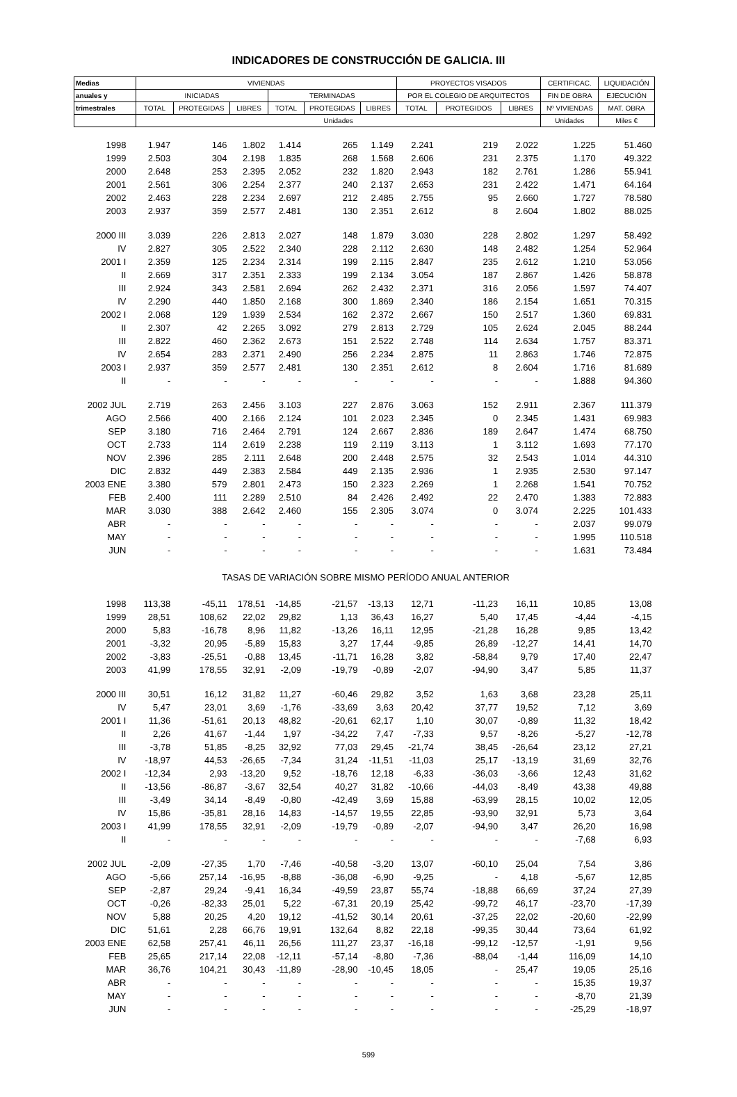INDICADORES DE CONSTRUCCIÓN DE GALICIA. III
| Medias | VIVIENDAS | | | | | | PROYECTOS VISADOS | | | CERTIFICAC. | LIQUIDACIÓN |
| --- | --- | --- | --- | --- | --- | --- | --- | --- | --- | --- | --- |
| anuales y | INICIADAS | | | TERMINADAS | | | POR EL COLEGIO DE ARQUITECTOS | | | FIN DE OBRA | EJECUCIÓN |
| trimestrales | TOTAL | PROTEGIDAS | LIBRES | TOTAL | PROTEGIDAS | LIBRES | TOTAL | PROTEGIDOS | LIBRES | Nº VIVIENDAS | MAT. OBRA |
| | Unidades | | | | | | | | | Unidades | Miles € |
| 1998 | 1.947 | 146 | 1.802 | 1.414 | 265 | 1.149 | 2.241 | 219 | 2.022 | 1.225 | 51.460 |
| 1999 | 2.503 | 304 | 2.198 | 1.835 | 268 | 1.568 | 2.606 | 231 | 2.375 | 1.170 | 49.322 |
| 2000 | 2.648 | 253 | 2.395 | 2.052 | 232 | 1.820 | 2.943 | 182 | 2.761 | 1.286 | 55.941 |
| 2001 | 2.561 | 306 | 2.254 | 2.377 | 240 | 2.137 | 2.653 | 231 | 2.422 | 1.471 | 64.164 |
| 2002 | 2.463 | 228 | 2.234 | 2.697 | 212 | 2.485 | 2.755 | 95 | 2.660 | 1.727 | 78.580 |
| 2003 | 2.937 | 359 | 2.577 | 2.481 | 130 | 2.351 | 2.612 | 8 | 2.604 | 1.802 | 88.025 |
| 2000 III | 3.039 | 226 | 2.813 | 2.027 | 148 | 1.879 | 3.030 | 228 | 2.802 | 1.297 | 58.492 |
| IV | 2.827 | 305 | 2.522 | 2.340 | 228 | 2.112 | 2.630 | 148 | 2.482 | 1.254 | 52.964 |
| 2001 I | 2.359 | 125 | 2.234 | 2.314 | 199 | 2.115 | 2.847 | 235 | 2.612 | 1.210 | 53.056 |
| II | 2.669 | 317 | 2.351 | 2.333 | 199 | 2.134 | 3.054 | 187 | 2.867 | 1.426 | 58.878 |
| III | 2.924 | 343 | 2.581 | 2.694 | 262 | 2.432 | 2.371 | 316 | 2.056 | 1.597 | 74.407 |
| IV | 2.290 | 440 | 1.850 | 2.168 | 300 | 1.869 | 2.340 | 186 | 2.154 | 1.651 | 70.315 |
| 2002 I | 2.068 | 129 | 1.939 | 2.534 | 162 | 2.372 | 2.667 | 150 | 2.517 | 1.360 | 69.831 |
| II | 2.307 | 42 | 2.265 | 3.092 | 279 | 2.813 | 2.729 | 105 | 2.624 | 2.045 | 88.244 |
| III | 2.822 | 460 | 2.362 | 2.673 | 151 | 2.522 | 2.748 | 114 | 2.634 | 1.757 | 83.371 |
| IV | 2.654 | 283 | 2.371 | 2.490 | 256 | 2.234 | 2.875 | 11 | 2.863 | 1.746 | 72.875 |
| 2003 I | 2.937 | 359 | 2.577 | 2.481 | 130 | 2.351 | 2.612 | 8 | 2.604 | 1.716 | 81.689 |
| II | - | - | - | - | - | - | - | - | - | 1.888 | 94.360 |
| 2002 JUL | 2.719 | 263 | 2.456 | 3.103 | 227 | 2.876 | 3.063 | 152 | 2.911 | 2.367 | 111.379 |
| AGO | 2.566 | 400 | 2.166 | 2.124 | 101 | 2.023 | 2.345 | 0 | 2.345 | 1.431 | 69.983 |
| SEP | 3.180 | 716 | 2.464 | 2.791 | 124 | 2.667 | 2.836 | 189 | 2.647 | 1.474 | 68.750 |
| OCT | 2.733 | 114 | 2.619 | 2.238 | 119 | 2.119 | 3.113 | 1 | 3.112 | 1.693 | 77.170 |
| NOV | 2.396 | 285 | 2.111 | 2.648 | 200 | 2.448 | 2.575 | 32 | 2.543 | 1.014 | 44.310 |
| DIC | 2.832 | 449 | 2.383 | 2.584 | 449 | 2.135 | 2.936 | 1 | 2.935 | 2.530 | 97.147 |
| 2003 ENE | 3.380 | 579 | 2.801 | 2.473 | 150 | 2.323 | 2.269 | 1 | 2.268 | 1.541 | 70.752 |
| FEB | 2.400 | 111 | 2.289 | 2.510 | 84 | 2.426 | 2.492 | 22 | 2.470 | 1.383 | 72.883 |
| MAR | 3.030 | 388 | 2.642 | 2.460 | 155 | 2.305 | 3.074 | 0 | 3.074 | 2.225 | 101.433 |
| ABR | - | - | - | - | - | - | - | - | - | 2.037 | 99.079 |
| MAY | - | - | - | - | - | - | - | - | - | 1.995 | 110.518 |
| JUN | - | - | - | - | - | - | - | - | - | 1.631 | 73.484 |
| TASAS DE VARIACIÓN SOBRE MISMO PERÍODO ANUAL ANTERIOR | | | | | | | | | | | |
| 1998 | 113,38 | -45,11 | 178,51 | -14,85 | -21,57 | -13,13 | 12,71 | -11,23 | 16,11 | 10,85 | 13,08 |
| 1999 | 28,51 | 108,62 | 22,02 | 29,82 | 1,13 | 36,43 | 16,27 | 5,40 | 17,45 | -4,44 | -4,15 |
| 2000 | 5,83 | -16,78 | 8,96 | 11,82 | -13,26 | 16,11 | 12,95 | -21,28 | 16,28 | 9,85 | 13,42 |
| 2001 | -3,32 | 20,95 | -5,89 | 15,83 | 3,27 | 17,44 | -9,85 | 26,89 | -12,27 | 14,41 | 14,70 |
| 2002 | -3,83 | -25,51 | -0,88 | 13,45 | -11,71 | 16,28 | 3,82 | -58,84 | 9,79 | 17,40 | 22,47 |
| 2003 | 41,99 | 178,55 | 32,91 | -2,09 | -19,79 | -0,89 | -2,07 | -94,90 | 3,47 | 5,85 | 11,37 |
| 2000 III | 30,51 | 16,12 | 31,82 | 11,27 | -60,46 | 29,82 | 3,52 | 1,63 | 3,68 | 23,28 | 25,11 |
| IV | 5,47 | 23,01 | 3,69 | -1,76 | -33,69 | 3,63 | 20,42 | 37,77 | 19,52 | 7,12 | 3,69 |
| 2001 I | 11,36 | -51,61 | 20,13 | 48,82 | -20,61 | 62,17 | 1,10 | 30,07 | -0,89 | 11,32 | 18,42 |
| II | 2,26 | 41,67 | -1,44 | 1,97 | -34,22 | 7,47 | -7,33 | 9,57 | -8,26 | -5,27 | -12,78 |
| III | -3,78 | 51,85 | -8,25 | 32,92 | 77,03 | 29,45 | -21,74 | 38,45 | -26,64 | 23,12 | 27,21 |
| IV | -18,97 | 44,53 | -26,65 | -7,34 | 31,24 | -11,51 | -11,03 | 25,17 | -13,19 | 31,69 | 32,76 |
| 2002 I | -12,34 | 2,93 | -13,20 | 9,52 | -18,76 | 12,18 | -6,33 | -36,03 | -3,66 | 12,43 | 31,62 |
| II | -13,56 | -86,87 | -3,67 | 32,54 | 40,27 | 31,82 | -10,66 | -44,03 | -8,49 | 43,38 | 49,88 |
| III | -3,49 | 34,14 | -8,49 | -0,80 | -42,49 | 3,69 | 15,88 | -63,99 | 28,15 | 10,02 | 12,05 |
| IV | 15,86 | -35,81 | 28,16 | 14,83 | -14,57 | 19,55 | 22,85 | -93,90 | 32,91 | 5,73 | 3,64 |
| 2003 I | 41,99 | 178,55 | 32,91 | -2,09 | -19,79 | -0,89 | -2,07 | -94,90 | 3,47 | 26,20 | 16,98 |
| II | - | - | - | - | - | - | - | - | - | -7,68 | 6,93 |
| 2002 JUL | -2,09 | -27,35 | 1,70 | -7,46 | -40,58 | -3,20 | 13,07 | -60,10 | 25,04 | 7,54 | 3,86 |
| AGO | -5,66 | 257,14 | -16,95 | -8,88 | -36,08 | -6,90 | -9,25 | - | 4,18 | -5,67 | 12,85 |
| SEP | -2,87 | 29,24 | -9,41 | 16,34 | -49,59 | 23,87 | 55,74 | -18,88 | 66,69 | 37,24 | 27,39 |
| OCT | -0,26 | -82,33 | 25,01 | 5,22 | -67,31 | 20,19 | 25,42 | -99,72 | 46,17 | -23,70 | -17,39 |
| NOV | 5,88 | 20,25 | 4,20 | 19,12 | -41,52 | 30,14 | 20,61 | -37,25 | 22,02 | -20,60 | -22,99 |
| DIC | 51,61 | 2,28 | 66,76 | 19,91 | 132,64 | 8,82 | 22,18 | -99,35 | 30,44 | 73,64 | 61,92 |
| 2003 ENE | 62,58 | 257,41 | 46,11 | 26,56 | 111,27 | 23,37 | -16,18 | -99,12 | -12,57 | -1,91 | 9,56 |
| FEB | 25,65 | 217,14 | 22,08 | -12,11 | -57,14 | -8,80 | -7,36 | -88,04 | -1,44 | 116,09 | 14,10 |
| MAR | 36,76 | 104,21 | 30,43 | -11,89 | -28,90 | -10,45 | 18,05 | - | 25,47 | 19,05 | 25,16 |
| ABR | - | - | - | - | - | - | - | - | - | 15,35 | 19,37 |
| MAY | - | - | - | - | - | - | - | - | - | -8,70 | 21,39 |
| JUN | - | - | - | - | - | - | - | - | - | -25,29 | -18,97 |
599